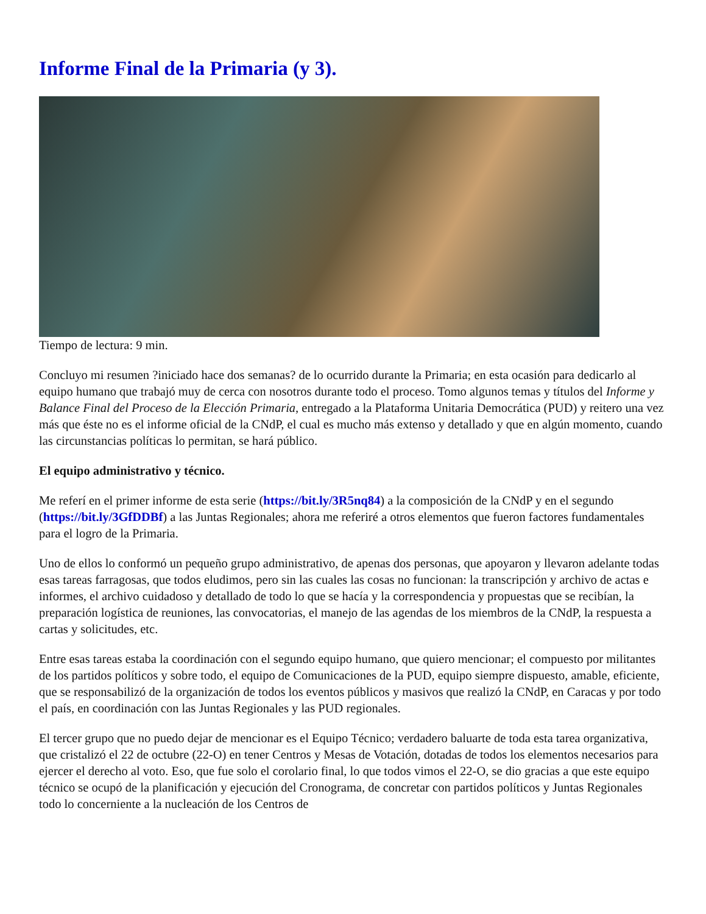Informe Final de la Primaria (y 3).
Tiempo de lectura: 9 min.
Concluyo mi resumen ?iniciado hace dos semanas? de lo ocurrido durante la Primaria; en esta ocasión para dedicarlo al equipo humano que trabajó muy de cerca con nosotros durante todo el proceso. Tomo algunos temas y títulos del Informe y Balance Final del Proceso de la Elección Primaria, entregado a la Plataforma Unitaria Democrática (PUD) y reitero una vez más que éste no es el informe oficial de la CNdP, el cual es mucho más extenso y detallado y que en algún momento, cuando las circunstancias políticas lo permitan, se hará público.
El equipo administrativo y técnico.
Me referí en el primer informe de esta serie (https://bit.ly/3R5nq84) a la composición de la CNdP y en el segundo (https://bit.ly/3GfDDBf) a las Juntas Regionales; ahora me referiré a otros elementos que fueron factores fundamentales para el logro de la Primaria.
Uno de ellos lo conformó un pequeño grupo administrativo, de apenas dos personas, que apoyaron y llevaron adelante todas esas tareas farragosas, que todos eludimos, pero sin las cuales las cosas no funcionan: la transcripción y archivo de actas e informes, el archivo cuidadoso y detallado de todo lo que se hacía y la correspondencia y propuestas que se recibían, la preparación logística de reuniones, las convocatorias, el manejo de las agendas de los miembros de la CNdP, la respuesta a cartas y solicitudes, etc.
Entre esas tareas estaba la coordinación con el segundo equipo humano, que quiero mencionar; el compuesto por militantes de los partidos políticos y sobre todo, el equipo de Comunicaciones de la PUD, equipo siempre dispuesto, amable, eficiente, que se responsabilizó de la organización de todos los eventos públicos y masivos que realizó la CNdP, en Caracas y por todo el país, en coordinación con las Juntas Regionales y las PUD regionales.
El tercer grupo que no puedo dejar de mencionar es el Equipo Técnico; verdadero baluarte de toda esta tarea organizativa, que cristalizó el 22 de octubre (22-O) en tener Centros y Mesas de Votación, dotadas de todos los elementos necesarios para ejercer el derecho al voto. Eso, que fue solo el corolario final, lo que todos vimos el 22-O, se dio gracias a que este equipo técnico se ocupó de la planificación y ejecución del Cronograma, de concretar con partidos políticos y Juntas Regionales todo lo concerniente a la nucleación de los Centros de